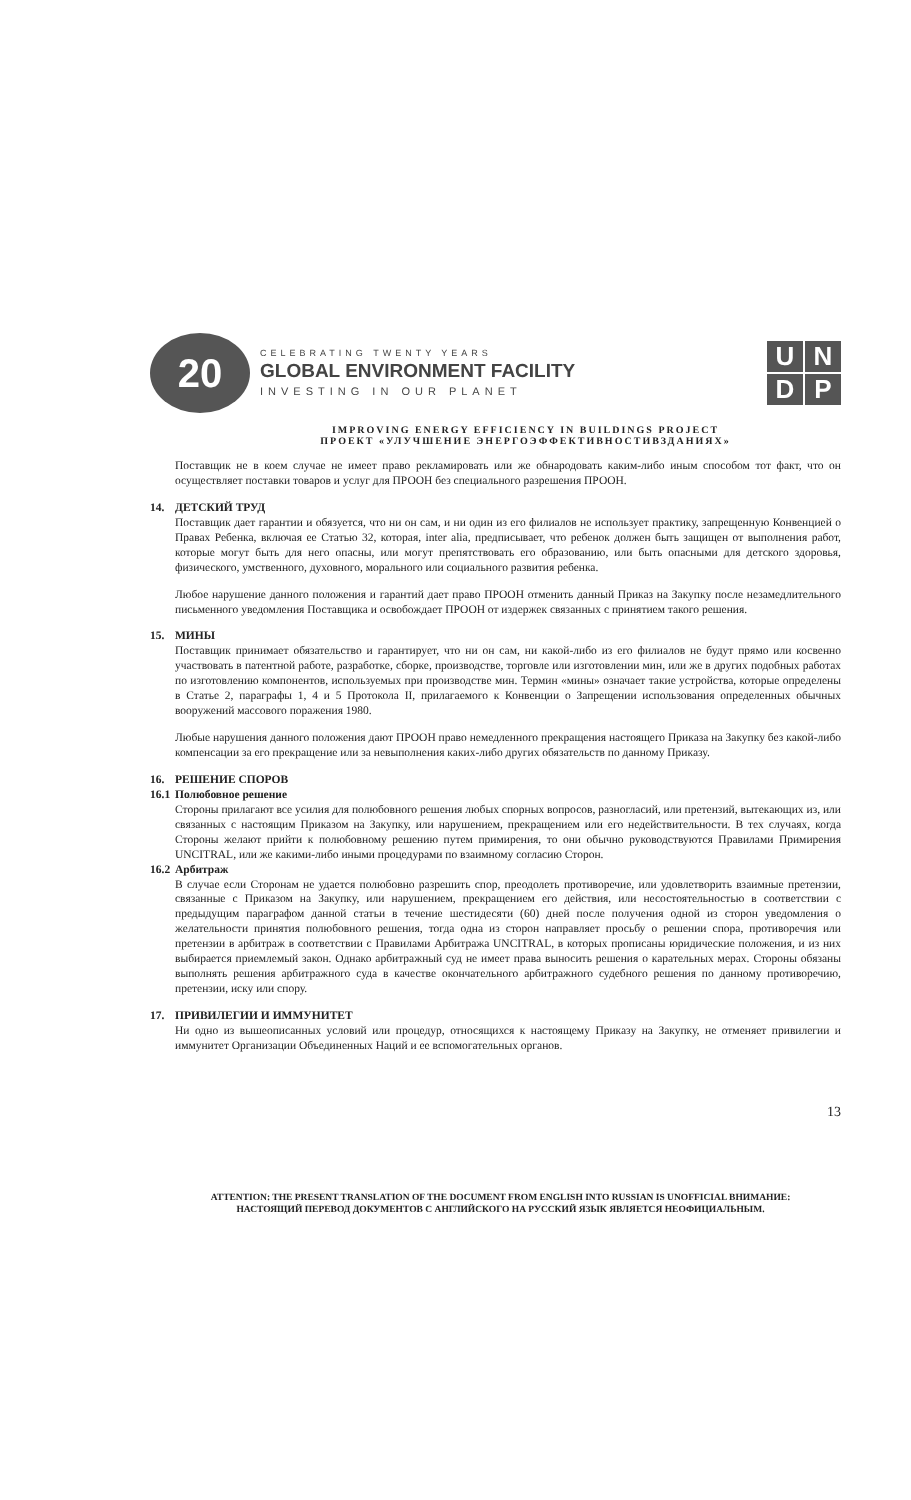20
CELEBRATING TWENTY YEARS
GLOBAL ENVIRONMENT FACILITY
INVESTING IN OUR PLANET
U
N
D
P
IMPROVING ENERGY EFFICIENCY IN BUILDINGS PROJECT
ПРОЕКТ «УЛУЧШЕНИЕ ЭНЕРГОЭФФЕКТИВНОСТИВЗДАНИЯХ»
Поставщик не в коем случае не имеет право рекламировать или же обнародовать каким-либо иным способом тот факт, что он осуществляет поставки товаров и услуг для ПРООН без специального разрешения ПРООН.
14. ДЕТСКИЙ ТРУД
Поставщик дает гарантии и обязуется, что ни он сам, и ни один из его филиалов не использует практику, запрещенную Конвенцией о Правах Ребенка, включая ее Статью 32, которая, inter alia, предписывает, что ребенок должен быть защищен от выполнения работ, которые могут быть для него опасны, или могут препятствовать его образованию, или быть опасными для детского здоровья, физического, умственного, духовного, морального или социального развития ребенка.
Любое нарушение данного положения и гарантий дает право ПРООН отменить данный Приказ на Закупку после незамедлительного письменного уведомления Поставщика и освобождает ПРООН от издержек связанных с принятием такого решения.
15. МИНЫ
Поставщик принимает обязательство и гарантирует, что ни он сам, ни какой-либо из его филиалов не будут прямо или косвенно участвовать в патентной работе, разработке, сборке, производстве, торговле или изготовлении мин, или же в других подобных работах по изготовлению компонентов, используемых при производстве мин. Термин «мины» означает такие устройства, которые определены в Статье 2, параграфы 1, 4 и 5 Протокола II, прилагаемого к Конвенции о Запрещении использования определенных обычных вооружений массового поражения 1980.
Любые нарушения данного положения дают ПРООН право немедленного прекращения настоящего Приказа на Закупку без какой-либо компенсации за его прекращение или за невыполнения каких-либо других обязательств по данному Приказу.
16. РЕШЕНИЕ СПОРОВ
16.1 Полюбовное решение
Стороны прилагают все усилия для полюбовного решения любых спорных вопросов, разногласий, или претензий, вытекающих из, или связанных с настоящим Приказом на Закупку, или нарушением, прекращением или его недействительности. В тех случаях, когда Стороны желают прийти к полюбовному решению путем примирения, то они обычно руководствуются Правилами Примирения UNCITRAL, или же какими-либо иными процедурами по взаимному согласию Сторон.
16.2 Арбитраж
В случае если Сторонам не удается полюбовно разрешить спор, преодолеть противоречие, или удовлетворить взаимные претензии, связанные с Приказом на Закупку, или нарушением, прекращением его действия, или несостоятельностью в соответствии с предыдущим параграфом данной статьи в течение шестидесяти (60) дней после получения одной из сторон уведомления о желательности принятия полюбовного решения, тогда одна из сторон направляет просьбу о решении спора, противоречия или претензии в арбитраж в соответствии с Правилами Арбитража UNCITRAL, в которых прописаны юридические положения, и из них выбирается приемлемый закон. Однако арбитражный суд не имеет права выносить решения о карательных мерах. Стороны обязаны выполнять решения арбитражного суда в качестве окончательного арбитражного судебного решения по данному противоречию, претензии, иску или спору.
17. ПРИВИЛЕГИИ И ИММУНИТЕТ
Ни одно из вышеописанных условий или процедур, относящихся к настоящему Приказу на Закупку, не отменяет привилегии и иммунитет Организации Объединенных Наций и ее вспомогательных органов.
13
ATTENTION: THE PRESENT TRANSLATION OF THE DOCUMENT FROM ENGLISH INTO RUSSIAN IS UNOFFICIAL ВНИМАНИЕ:
НАСТОЯЩИЙ ПЕРЕВОД ДОКУМЕНТОВ С АНГЛИЙСКОГО НА РУССКИЙ ЯЗЫК ЯВЛЯЕТСЯ НЕОФИЦИАЛЬНЫМ.